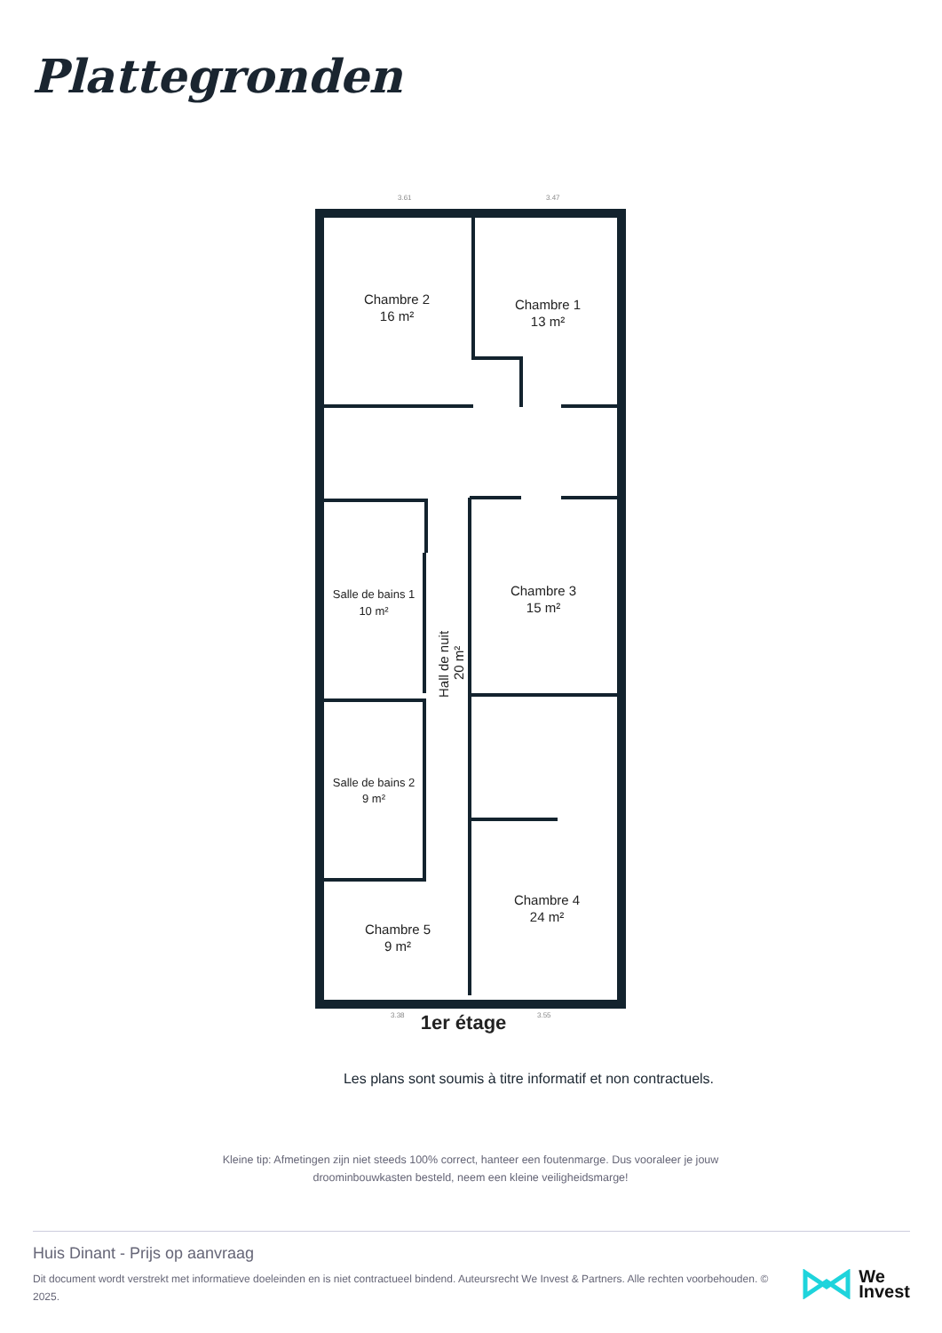Plattegronden
Chambre 2
16 m²
Chambre 1
13 m²
Chambre 3
15 m²
Salle de bains 1
10 m²
Salle de bains 2
9 m²
Chambre 4
24 m²
Chambre 5
9 m²
Hall de nuit
20 m²
1er étage
3.61
3.47
3.38
3.55
Les plans sont soumis à titre informatif et non contractuels.
Kleine tip: Afmetingen zijn niet steeds 100% correct, hanteer een foutenmarge. Dus vooraleer je jouw droominbouwkasten besteld, neem een kleine veiligheidsmarge!
Huis Dinant - Prijs op aanvraag
Dit document wordt verstrekt met informatieve doeleinden en is niet contractueel bindend. Auteursrecht We Invest & Partners. Alle rechten voorbehouden. © 2025.
We
Invest